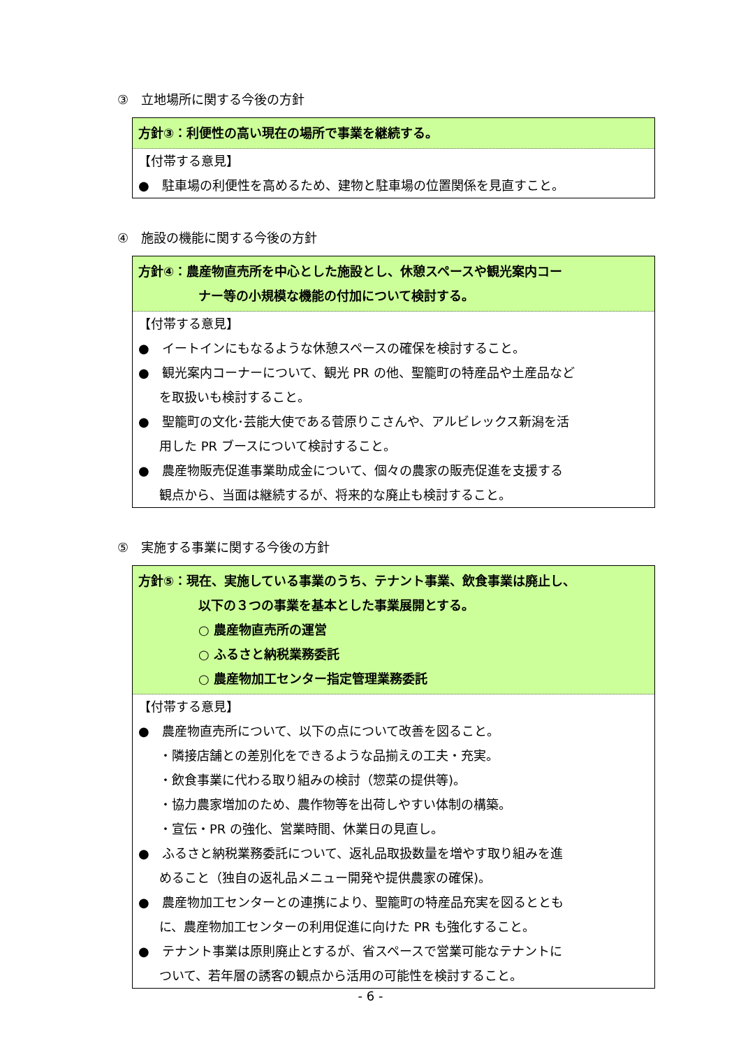③　立地場所に関する今後の方針
方針③：利便性の高い現在の場所で事業を継続する。
【付帯する意見】
●　駐車場の利便性を高めるため、建物と駐車場の位置関係を見直すこと。
④　施設の機能に関する今後の方針
方針④：農産物直売所を中心とした施設とし、休憩スペースや観光案内コー
ナー等の小規模な機能の付加について検討する。
【付帯する意見】
●　イートインにもなるような休憩スペースの確保を検討すること。
●　観光案内コーナーについて、観光 PR の他、聖籠町の特産品や土産品など
を取扱いも検討すること。
●　聖籠町の文化･芸能大使である菅原りこさんや、アルビレックス新潟を活
用した PR ブースについて検討すること。
●　農産物販売促進事業助成金について、個々の農家の販売促進を支援する
観点から、当面は継続するが、将来的な廃止も検討すること。
⑤　実施する事業に関する今後の方針
方針⑤：現在、実施している事業のうち、テナント事業、飲食事業は廃止し、
以下の３つの事業を基本とした事業展開とする。
○ 農産物直売所の運営
○ ふるさと納税業務委託
○ 農産物加工センター指定管理業務委託
【付帯する意見】
●　農産物直売所について、以下の点について改善を図ること。
・隣接店舗との差別化をできるような品揃えの工夫・充実。
・飲食事業に代わる取り組みの検討（惣菜の提供等)。
・協力農家増加のため、農作物等を出荷しやすい体制の構築。
・宣伝・PR の強化、営業時間、休業日の見直し。
●　ふるさと納税業務委託について、返礼品取扱数量を増やす取り組みを進
めること（独自の返礼品メニュー開発や提供農家の確保)。
●　農産物加工センターとの連携により、聖籠町の特産品充実を図るととも
に、農産物加工センターの利用促進に向けた PR も強化すること。
●　テナント事業は原則廃止とするが、省スペースで営業可能なテナントに
ついて、若年層の誘客の観点から活用の可能性を検討すること。
- 6 -